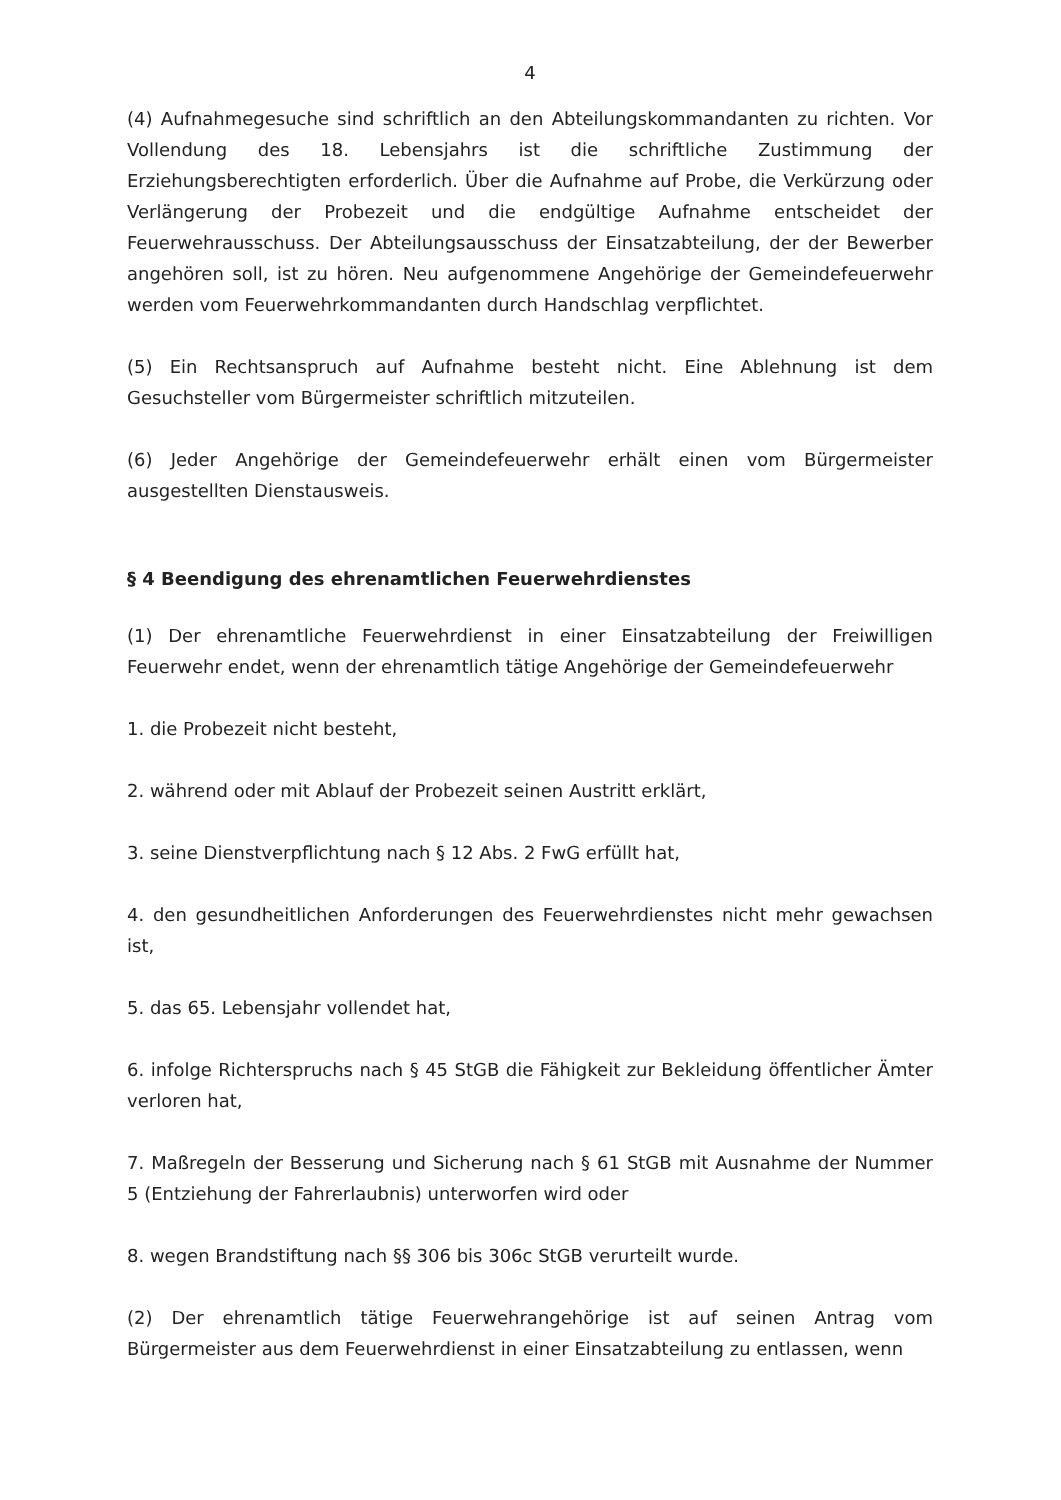4
(4) Aufnahmegesuche sind schriftlich an den Abteilungskommandanten zu richten. Vor Vollendung des 18. Lebensjahrs ist die schriftliche Zustimmung der Erziehungsberechtigten erforderlich. Über die Aufnahme auf Probe, die Verkürzung oder Verlängerung der Probezeit und die endgültige Aufnahme entscheidet der Feuerwehrausschuss. Der Abteilungsausschuss der Einsatzabteilung, der der Bewerber angehören soll, ist zu hören. Neu aufgenommene Angehörige der Gemeindefeuerwehr werden vom Feuerwehrkommandanten durch Handschlag verpflichtet.
(5) Ein Rechtsanspruch auf Aufnahme besteht nicht. Eine Ablehnung ist dem Gesuchsteller vom Bürgermeister schriftlich mitzuteilen.
(6) Jeder Angehörige der Gemeindefeuerwehr erhält einen vom Bürgermeister ausgestellten Dienstausweis.
§ 4 Beendigung des ehrenamtlichen Feuerwehrdienstes
(1) Der ehrenamtliche Feuerwehrdienst in einer Einsatzabteilung der Freiwilligen Feuerwehr endet, wenn der ehrenamtlich tätige Angehörige der Gemeindefeuerwehr
1. die Probezeit nicht besteht,
2. während oder mit Ablauf der Probezeit seinen Austritt erklärt,
3. seine Dienstverpflichtung nach § 12 Abs. 2 FwG erfüllt hat,
4. den gesundheitlichen Anforderungen des Feuerwehrdienstes nicht mehr gewachsen ist,
5. das 65. Lebensjahr vollendet hat,
6. infolge Richterspruchs nach § 45 StGB die Fähigkeit zur Bekleidung öffentlicher Ämter verloren hat,
7. Maßregeln der Besserung und Sicherung nach § 61 StGB mit Ausnahme der Nummer 5 (Entziehung der Fahrerlaubnis) unterworfen wird oder
8. wegen Brandstiftung nach §§ 306 bis 306c StGB verurteilt wurde.
(2) Der ehrenamtlich tätige Feuerwehrangehörige ist auf seinen Antrag vom Bürgermeister aus dem Feuerwehrdienst in einer Einsatzabteilung zu entlassen, wenn